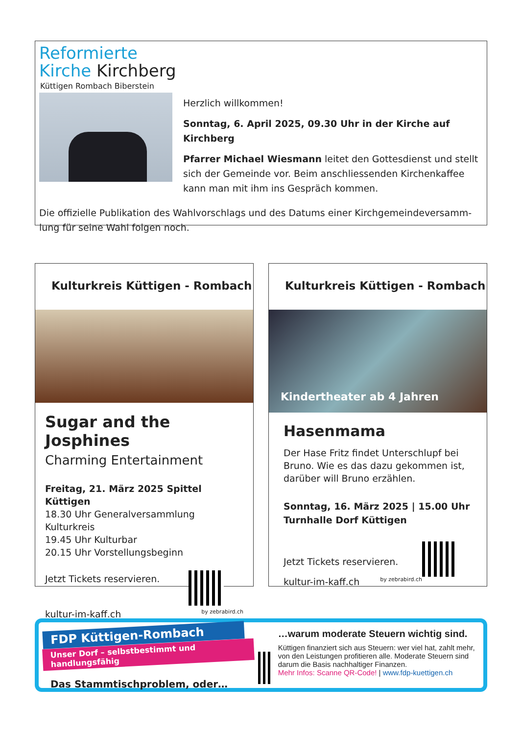Reformierte
Kirche Kirchberg
Küttigen Rombach Biberstein
Herzlich willkommen!
Sonntag, 6. April 2025, 09.30 Uhr in der Kirche auf Kirchberg
Pfarrer Michael Wiesmann leitet den Gottesdienst und stellt sich der Gemeinde vor. Beim anschliessenden Kirchenkaffee kann man mit ihm ins Gespräch kommen.
Die offizielle Publikation des Wahlvorschlags und des Datums einer Kirchgemeindeversamm-lung für seine Wahl folgen noch.
Kulturkreis Küttigen - Rombach
Sugar and the Josphines
Charming Entertainment
Freitag, 21. März 2025 Spittel Küttigen
18.30 Uhr Generalversammlung Kulturkreis
19.45 Uhr Kulturbar
20.15 Uhr Vorstellungsbeginn
Jetzt Tickets reservieren.
kultur-im-kaff.ch by zebrabird.ch
Kulturkreis Küttigen - Rombach
Kindertheater ab 4 Jahren
Hasenmama
Der Hase Fritz findet Unterschlupf bei Bruno. Wie es das dazu gekommen ist, darüber will Bruno erzählen.
Sonntag, 16. März 2025 | 15.00 Uhr
Turnhalle Dorf Küttigen
Jetzt Tickets reservieren.
kultur-im-kaff.ch by zebrabird.ch
FDP Küttigen-Rombach
Unser Dorf – selbstbestimmt und handlungsfähig
Das Stammtischproblem, oder…
…warum moderate Steuern wichtig sind.
Küttigen finanziert sich aus Steuern: wer viel hat, zahlt mehr, von den Leistungen profitieren alle. Moderate Steuern sind darum die Basis nachhaltiger Finanzen.
Mehr Infos: Scanne QR-Code! | www.fdp-kuettigen.ch